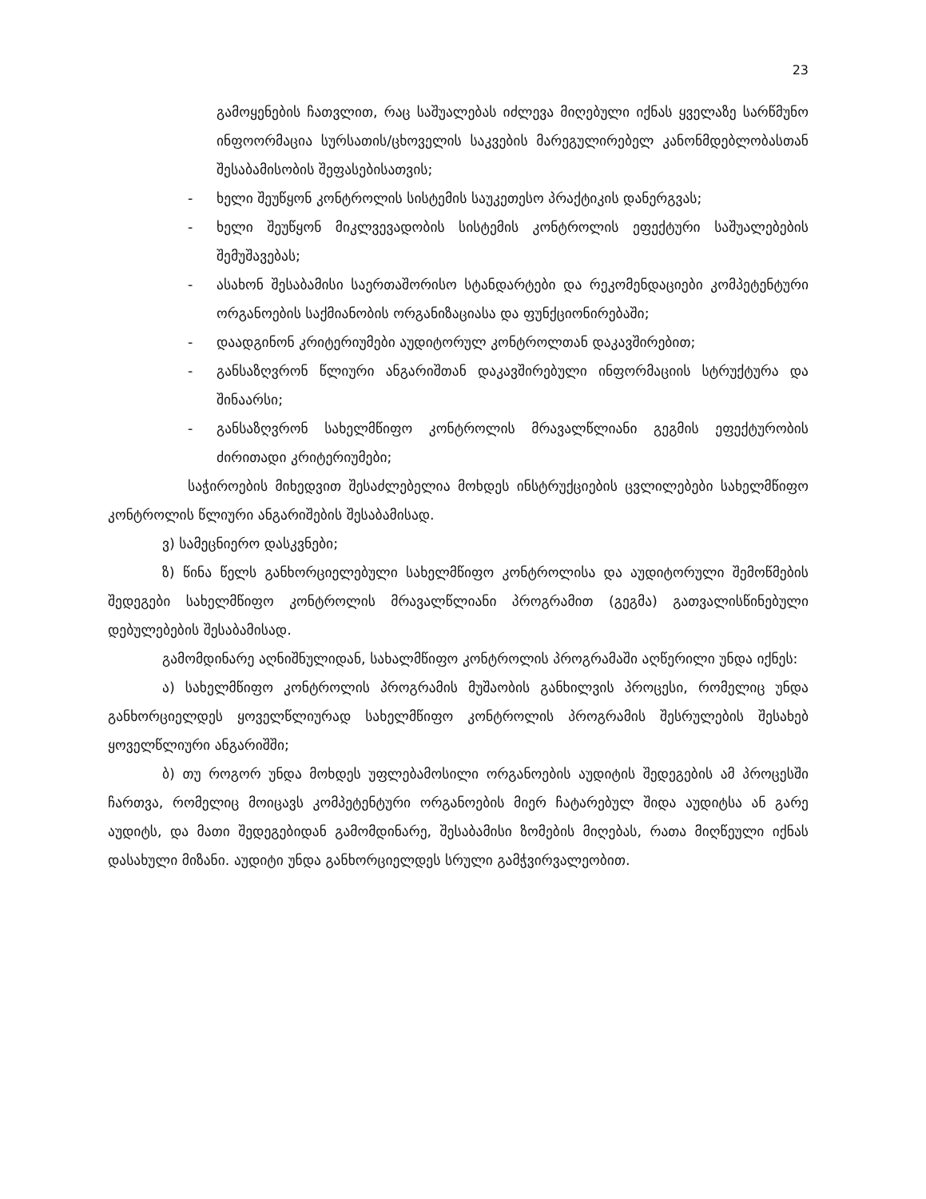23
გამოყენების ჩათვლით, რაც საშუალებას იძლევა მიღებული იქნას ყველაზე სარწმუნო ინფოორმაცია სურსათის/ცხოველის საკვების მარეგულირებელ კანონმდებლობასთან შესაბამისობის შეფასებისათვის;
- ხელი შეუწყონ კონტროლის სისტემის საუკეთესო პრაქტიკის დანერგვას;
- ხელი შეუწყონ მიკლვევადობის სისტემის კონტროლის ეფექტური საშუალებების შემუშავებას;
- ასახონ შესაბამისი საერთაშორისო სტანდარტები და რეკომენდაციები კომპეტენტური ორგანოების საქმიანობის ორგანიზაციასა და ფუნქციონირებაში;
- დაადგინონ კრიტერიუმები აუდიტორულ კონტროლთან დაკავშირებით;
- განსაზღვრონ წლიური ანგარიშთან დაკავშირებული ინფორმაციის სტრუქტურა და შინაარსი;
- განსაზღვრონ სახელმწიფო კონტროლის მრავალწლიანი გეგმის ეფექტურობის ძირითადი კრიტერიუმები;
საჭიროების მიხედვით შესაძლებელია მოხდეს ინსტრუქციების ცვლილებები სახელმწიფო კონტროლის წლიური ანგარიშების შესაბამისად.
ვ) სამეცნიერო დასკვნები;
ზ) წინა წელს განხორციელებული სახელმწიფო კონტროლისა და აუდიტორული შემოწმების შედეგები სახელმწიფო კონტროლის მრავალწლიანი პროგრამით (გეგმა) გათვალისწინებული დებულებების შესაბამისად.
გამომდინარე აღნიშნულიდან, სახალმწიფო კონტროლის პროგრამაში აღწერილი უნდა იქნეს:
ა) სახელმწიფო კონტროლის პროგრამის მუშაობის განხილვის პროცესი, რომელიც უნდა განხორციელდეს ყოველწლიურად სახელმწიფო კონტროლის პროგრამის შესრულების შესახებ ყოველწლიური ანგარიშში;
ბ) თუ როგორ უნდა მოხდეს უფლებამოსილი ორგანოების აუდიტის შედეგების ამ პროცესში ჩართვა, რომელიც მოიცავს კომპეტენტური ორგანოების მიერ ჩატარებულ შიდა აუდიტსა ან გარე აუდიტს, და მათი შედეგებიდან გამომდინარე, შესაბამისი ზომების მიღებას, რათა მიღწეული იქნას დასახული მიზანი. აუდიტი უნდა განხორციელდეს სრული გამჭვირვალეობით.